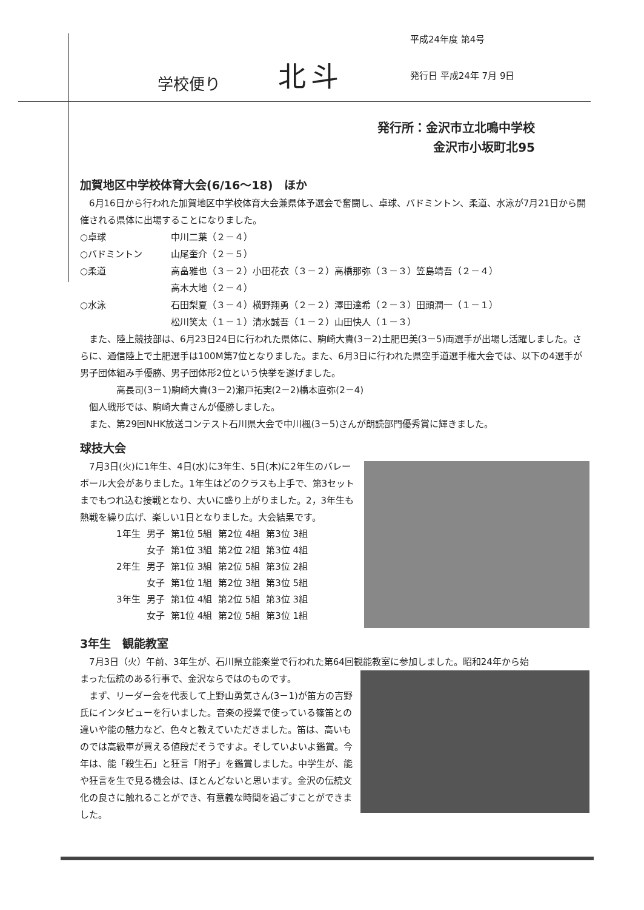学校便り 北斗 平成24年度 第4号
発行日 平成24年 7月 9日
発行所：金沢市立北鳴中学校
金沢市小坂町北95
加賀地区中学校体育大会(6/16～18)　ほか
　6月16日から行われた加賀地区中学校体育大会兼県体予選会で奮闘し、卓球、バドミントン、柔道、水泳が7月21日から開催される県体に出場することになりました。
○卓球 中川二葉（２－４）
○バドミントン 山尾奎介（２－５）
○柔道 高畠雅也（３－２）小田花衣（３－２）高橋那弥（３－３）笠島靖吾（２－４）
高木大地（２－４）
○水泳 石田梨夏（３－４）横野翔勇（２－２）澤田達希（２－３）田頭潤一（１－１）
松川笑太（１－１）清水誠吾（１－２）山田快人（１－３）
　また、陸上競技部は、6月23日24日に行われた県体に、駒崎大貴(3－2)土肥巴美(3－5)両選手が出場し活躍しました。さらに、通信陸上で土肥選手は100M第7位となりました。また、6月3日に行われた県空手道選手権大会では、以下の4選手が男子団体組み手優勝、男子団体形2位という快挙を遂げました。
高長司(3－1)駒崎大貴(3－2)瀬戸拓実(2－2)橋本直弥(2－4)
　個人戦形では、駒崎大貴さんが優勝しました。
　また、第29回NHK放送コンテスト石川県大会で中川楓(3－5)さんが朗読部門優秀賞に輝きました。
球技大会
　7月3日(火)に1年生、4日(水)に3年生、5日(木)に2年生のバレーボール大会がありました。1年生はどのクラスも上手で、第3セットまでもつれ込む接戦となり、大いに盛り上がりました。2，3年生も熱戦を繰り広げ、楽しい1日となりました。大会結果です。
| 1年生 | 男子 | 第1位 5組 | 第2位 4組 | 第3位 3組 |
| | 女子 | 第1位 3組 | 第2位 2組 | 第3位 4組 |
| 2年生 | 男子 | 第1位 3組 | 第2位 5組 | 第3位 2組 |
| | 女子 | 第1位 1組 | 第2位 3組 | 第3位 5組 |
| 3年生 | 男子 | 第1位 4組 | 第2位 5組 | 第3位 3組 |
| | 女子 | 第1位 4組 | 第2位 5組 | 第3位 1組 |
3年生　観能教室
　7月3日（火）午前、3年生が、石川県立能楽堂で行われた第64回観能教室に参加しました。昭和24年から始
まった伝統のある行事で、金沢ならではのものです。
　まず、リーダー会を代表して上野山勇気さん(3－1)が笛方の吉野氏にインタビューを行いました。音楽の授業で使っている篠笛との違いや能の魅力など、色々と教えていただきました。笛は、高いものでは高級車が買える値段だそうですよ。そしていよいよ鑑賞。今年は、能「殺生石」と狂言「附子」を鑑賞しました。中学生が、能や狂言を生で見る機会は、ほとんどないと思います。金沢の伝統文化の良さに触れることができ、有意義な時間を過ごすことができました。